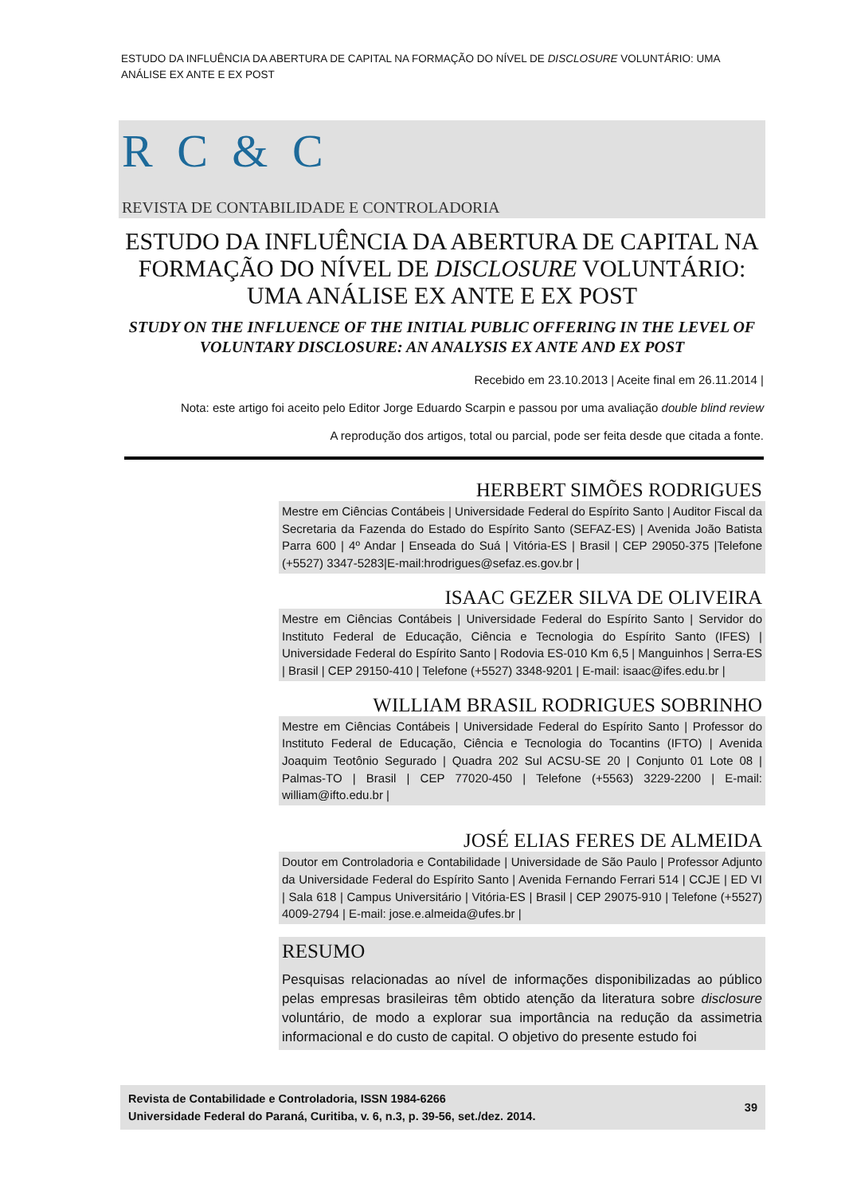ESTUDO DA INFLUÊNCIA DA ABERTURA DE CAPITAL NA FORMAÇÃO DO NÍVEL DE DISCLOSURE VOLUNTÁRIO: UMA ANÁLISE EX ANTE E EX POST
R C & C
REVISTA DE CONTABILIDADE E CONTROLADORIA
ESTUDO DA INFLUÊNCIA DA ABERTURA DE CAPITAL NA FORMAÇÃO DO NÍVEL DE DISCLOSURE VOLUNTÁRIO: UMA ANÁLISE EX ANTE E EX POST
STUDY ON THE INFLUENCE OF THE INITIAL PUBLIC OFFERING IN THE LEVEL OF VOLUNTARY DISCLOSURE: AN ANALYSIS EX ANTE AND EX POST
Recebido em 23.10.2013 | Aceite final em 26.11.2014 |
Nota: este artigo foi aceito pelo Editor Jorge Eduardo Scarpin e passou por uma avaliação double blind review
A reprodução dos artigos, total ou parcial, pode ser feita desde que citada a fonte.
HERBERT SIMÕES RODRIGUES
Mestre em Ciências Contábeis | Universidade Federal do Espírito Santo | Auditor Fiscal da Secretaria da Fazenda do Estado do Espírito Santo (SEFAZ-ES) | Avenida João Batista Parra 600 | 4º Andar | Enseada do Suá | Vitória-ES | Brasil | CEP 29050-375 |Telefone (+5527) 3347-5283|E-mail:hrodrigues@sefaz.es.gov.br |
ISAAC GEZER SILVA DE OLIVEIRA
Mestre em Ciências Contábeis | Universidade Federal do Espírito Santo | Servidor do Instituto Federal de Educação, Ciência e Tecnologia do Espírito Santo (IFES) | Universidade Federal do Espírito Santo | Rodovia ES-010 Km 6,5 | Manguinhos | Serra-ES | Brasil | CEP 29150-410 | Telefone (+5527) 3348-9201 | E-mail: isaac@ifes.edu.br |
WILLIAM BRASIL RODRIGUES SOBRINHO
Mestre em Ciências Contábeis | Universidade Federal do Espírito Santo | Professor do Instituto Federal de Educação, Ciência e Tecnologia do Tocantins (IFTO) | Avenida Joaquim Teotônio Segurado | Quadra 202 Sul ACSU-SE 20 | Conjunto 01 Lote 08 | Palmas-TO | Brasil | CEP 77020-450 | Telefone (+5563) 3229-2200 | E-mail: william@ifto.edu.br |
JOSÉ ELIAS FERES DE ALMEIDA
Doutor em Controladoria e Contabilidade | Universidade de São Paulo | Professor Adjunto da Universidade Federal do Espírito Santo | Avenida Fernando Ferrari 514 | CCJE | ED VI | Sala 618 | Campus Universitário | Vitória-ES | Brasil | CEP 29075-910 | Telefone (+5527) 4009-2794 | E-mail: jose.e.almeida@ufes.br |
RESUMO
Pesquisas relacionadas ao nível de informações disponibilizadas ao público pelas empresas brasileiras têm obtido atenção da literatura sobre disclosure voluntário, de modo a explorar sua importância na redução da assimetria informacional e do custo de capital. O objetivo do presente estudo foi
Revista de Contabilidade e Controladoria, ISSN 1984-6266
Universidade Federal do Paraná, Curitiba, v. 6, n.3, p. 39-56, set./dez. 2014.
39